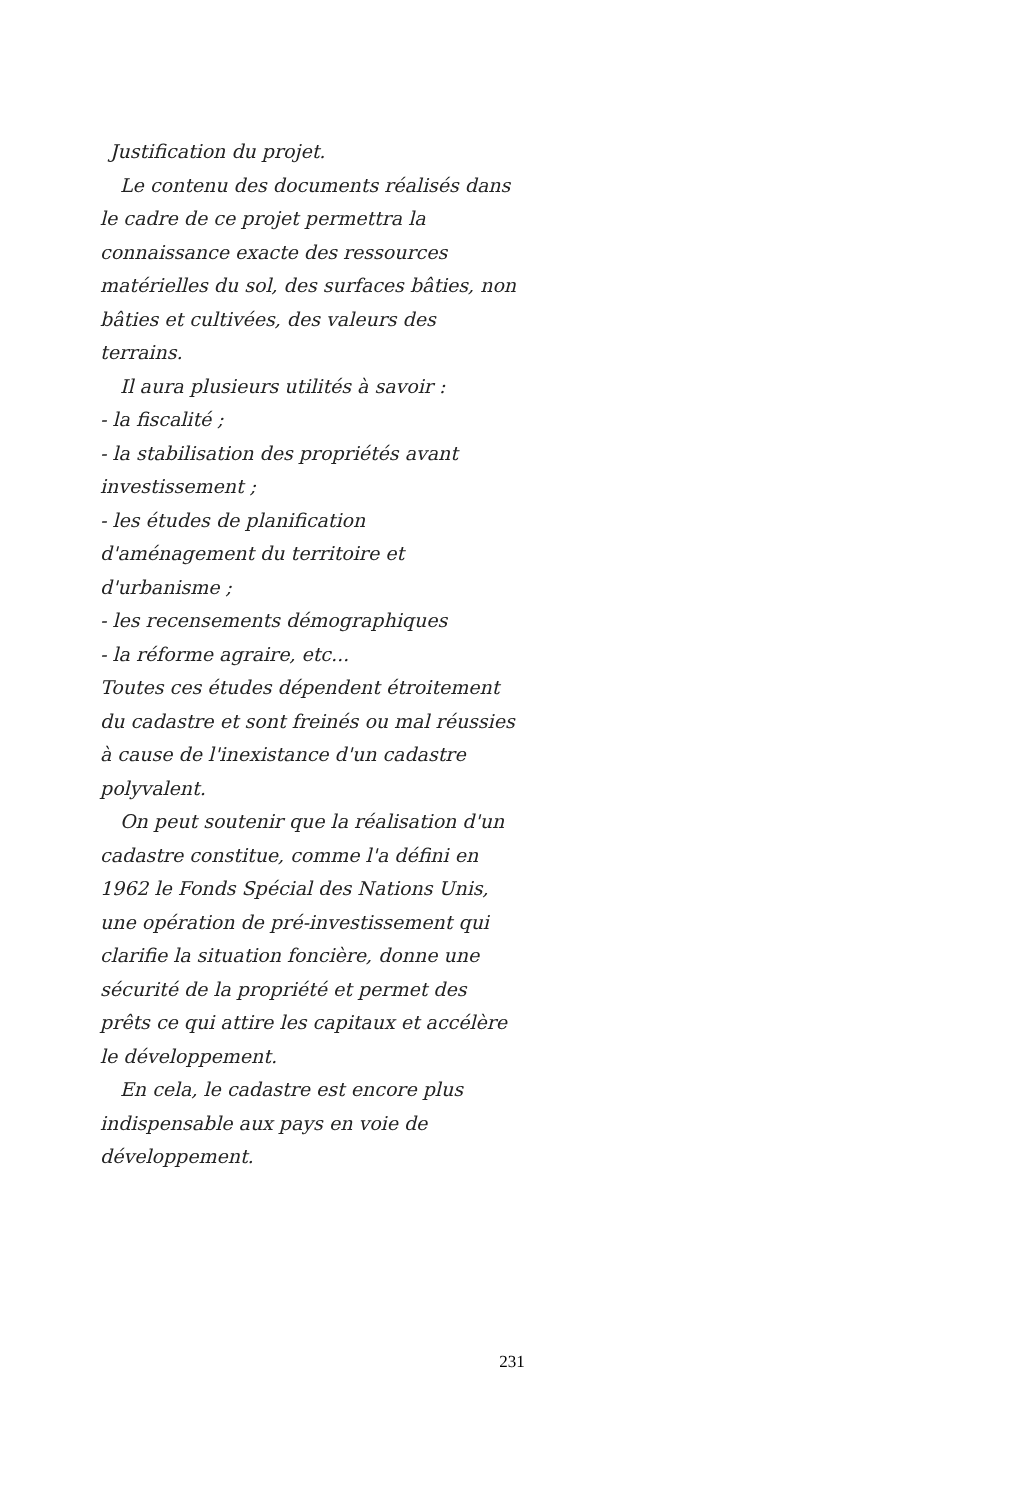Justification du projet.
Le contenu des documents réalisés dans le cadre de ce projet permettra la connaissance exacte des ressources matérielles du sol, des surfaces bâties, non bâties et cultivées, des valeurs des terrains.
Il aura plusieurs utilités à savoir :
- la fiscalité ;
- la stabilisation des propriétés avant investissement ;
- les études de planification d'aménagement du territoire et d'urbanisme ;
- les recensements démographiques
- la réforme agraire, etc...
Toutes ces études dépendent étroitement du cadastre et sont freinés ou mal réussies à cause de l'inexistance d'un cadastre polyvalent.
On peut soutenir que la réalisation d'un cadastre constitue, comme l'a défini en 1962 le Fonds Spécial des Nations Unis, une opération de pré-investissement qui clarifie la situation foncière, donne une sécurité de la propriété et permet des prêts ce qui attire les capitaux et accélère le développement.
En cela, le cadastre est encore plus indispensable aux pays en voie de développement.
231